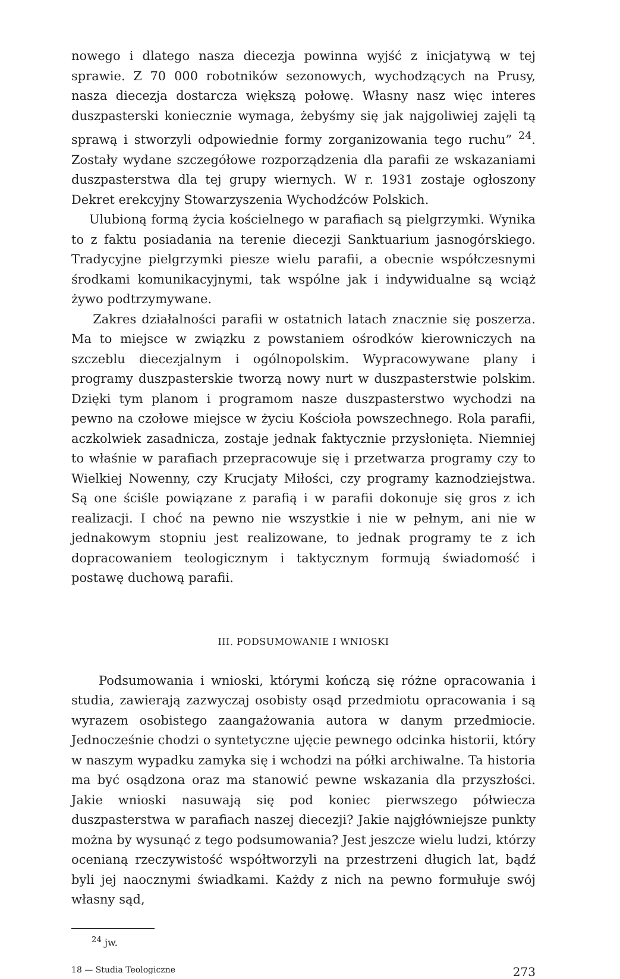nowego i dlatego nasza diecezja powinna wyjść z inicjatywą w tej sprawie. Z 70 000 robotników sezonowych, wychodzących na Prusy, nasza diecezja dostarcza większą połowę. Własny nasz więc interes duszpasterski koniecznie wymaga, żebyśmy się jak najgoliwiej zajęli tą sprawą i stworzyli odpowiednie formy zorganizowania tego ruchu” <sup>24</sup>. Zostały wydane szczegółowe rozporządzenia dla parafii ze wskazaniami duszpasterstwa dla tej grupy wiernych. W r. 1931 zostaje ogłoszony Dekret erekcyjny Stowarzyszenia Wychodźców Polskich.
Ulubioną formą życia kościelnego w parafiach są pielgrzymki. Wynika to z faktu posiadania na terenie diecezji Sanktuarium jasnogórskiego. Tradycyjne pielgrzymki piesze wielu parafii, a obecnie współczesnymi środkami komunikacyjnymi, tak wspólne jak i indywidualne są wciąż żywo podtrzymywane.
Zakres działalności parafii w ostatnich latach znacznie się poszerza. Ma to miejsce w związku z powstaniem ośrodków kierowniczych na szczeblu diecezjalnym i ogólnopolskim. Wypracowywane plany i programy duszpasterskie tworzą nowy nurt w duszpasterstwie polskim. Dzięki tym planom i programom nasze duszpasterstwo wychodzi na pewno na czołowe miejsce w życiu Kościoła powszechnego. Rola parafii, aczkolwiek zasadnicza, zostaje jednak faktycznie przysłonięta. Niemniej to właśnie w parafiach przepracowuje się i przetwarza programy czy to Wielkiej Nowenny, czy Krucjaty Miłości, czy programy kaznodziejstwa. Są one ściśle powiązane z parafią i w parafii dokonuje się gros z ich realizacji. I choć na pewno nie wszystkie i nie w pełnym, ani nie w jednakowym stopniu jest realizowane, to jednak programy te z ich dopracowaniem teologicznym i taktycznym formują świadomość i postawę duchową parafii.
III. PODSUMOWANIE I WNIOSKI
Podsumowania i wnioski, którymi kończą się różne opracowania i studia, zawierają zazwyczaj osobisty osąd przedmiotu opracowania i są wyrazem osobistego zaangażowania autora w danym przedmiocie. Jednocześnie chodzi o syntetyczne ujęcie pewnego odcinka historii, który w naszym wypadku zamyka się i wchodzi na półki archiwalne. Ta historia ma być osądzona oraz ma stanowić pewne wskazania dla przyszłości. Jakie wnioski nasuwają się pod koniec pierwszego półwiecza duszpasterstwa w parafiach naszej diecezji? Jakie najgłówniejsze punkty można by wysunąć z tego podsumowania? Jest jeszcze wielu ludzi, którzy ocenianą rzeczywistość współtworzyli na przestrzeni długich lat, bądź byli jej naocznymi świadkami. Każdy z nich na pewno formułuje swój własny sąd,
<sup>24</sup> jw.
18 — Studia Teologiczne 273